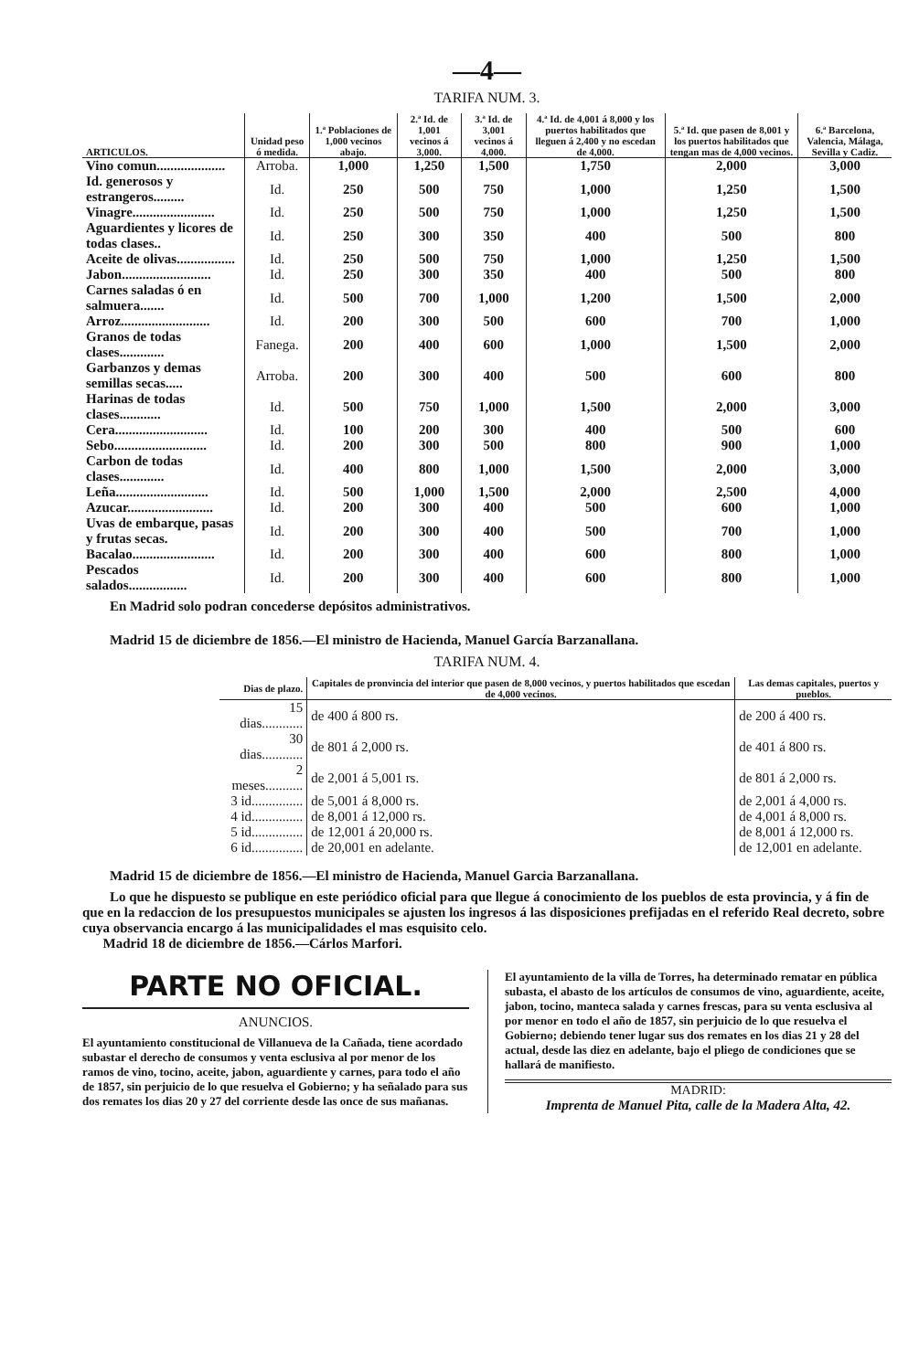—4—
TARIFA NUM. 3.
| ARTICULOS. | Unidad peso ó medida. | 1.ª Poblaciones de 1,000 vecinos abajo. | 2.ª Id. de 1,001 vecinos á 3,000. | 3.ª Id. de 3,001 vecinos á 4,000. | 4.ª Id. de 4,001 á 8,000 y los puertos habilitados que lleguen á 2,400 y no escedan de 4,000. | 5.ª Id. que pasen de 8,001 y los puertos habilitados que tengan mas de 4,000 vecinos. | 6.ª Barcelona, Valencia, Málaga, Sevilla y Cadiz. |
| --- | --- | --- | --- | --- | --- | --- | --- |
| Vino comun.................... | Arroba. | 1,000 | 1,250 | 1,500 | 1,750 | 2,000 | 3,000 |
| Id. generosos y estrangeros......... | Id. | 250 | 500 | 750 | 1,000 | 1,250 | 1,500 |
| Vinagre........................ | Id. | 250 | 500 | 750 | 1,000 | 1,250 | 1,500 |
| Aguardientes y licores de todas clases.. | Id. | 250 | 300 | 350 | 400 | 500 | 800 |
| Aceite de olivas................. | Id. | 250 | 500 | 750 | 1,000 | 1,250 | 1,500 |
| Jabon.......................... | Id. | 250 | 300 | 350 | 400 | 500 | 800 |
| Carnes saladas ó en salmuera....... | Id. | 500 | 700 | 1,000 | 1,200 | 1,500 | 2,000 |
| Arroz.......................... | Id. | 200 | 300 | 500 | 600 | 700 | 1,000 |
| Granos de todas clases............. | Fanega. | 200 | 400 | 600 | 1,000 | 1,500 | 2,000 |
| Garbanzos y demas semillas secas..... | Arroba. | 200 | 300 | 400 | 500 | 600 | 800 |
| Harinas de todas clases............ | Id. | 500 | 750 | 1,000 | 1,500 | 2,000 | 3,000 |
| Cera........................... | Id. | 100 | 200 | 300 | 400 | 500 | 600 |
| Sebo........................... | Id. | 200 | 300 | 500 | 800 | 900 | 1,000 |
| Carbon de todas clases............. | Id. | 400 | 800 | 1,000 | 1,500 | 2,000 | 3,000 |
| Leña........................... | Id. | 500 | 1,000 | 1,500 | 2,000 | 2,500 | 4,000 |
| Azucar......................... | Id. | 200 | 300 | 400 | 500 | 600 | 1,000 |
| Uvas de embarque, pasas y frutas secas. | Id. | 200 | 300 | 400 | 500 | 700 | 1,000 |
| Bacalao........................ | Id. | 200 | 300 | 400 | 600 | 800 | 1,000 |
| Pescados salados................. | Id. | 200 | 300 | 400 | 600 | 800 | 1,000 |
En Madrid solo podran concederse depósitos administrativos.
Madrid 15 de diciembre de 1856.—El ministro de Hacienda, Manuel García Barzanallana.
TARIFA NUM. 4.
| Dias de plazo. | Capitales de pronvincia del interior que pasen de 8,000 vecinos, y puertos habilitados que escedan de 4,000 vecinos. | Las demas capitales, puertos y pueblos. |
| --- | --- | --- |
| 15 dias............ | de 400 á 800 rs. | de 200 á 400 rs. |
| 30 dias............ | de 801 á 2,000 rs. | de 401 á 800 rs. |
| 2 meses........... | de 2,001 á 5,001 rs. | de 801 á 2,000 rs. |
| 3 id............... | de 5,001 á 8,000 rs. | de 2,001 á 4,000 rs. |
| 4 id............... | de 8,001 á 12,000 rs. | de 4,001 á 8,000 rs. |
| 5 id............... | de 12,001 á 20,000 rs. | de 8,001 á 12,000 rs. |
| 6 id............... | de 20,001 en adelante. | de 12,001 en adelante. |
Madrid 15 de diciembre de 1856.—El ministro de Hacienda, Manuel Garcia Barzanallana.
Lo que he dispuesto se publique en este periódico oficial para que llegue á conocimiento de los pueblos de esta provincia, y á fin de que en la redaccion de los presupuestos municipales se ajusten los ingresos á las disposiciones prefijadas en el referido Real decreto, sobre cuya observancia encargo á las municipalidades el mas esquisito celo.
Madrid 18 de diciembre de 1856.—Cárlos Marfori.
PARTE NO OFICIAL.
ANUNCIOS.
El ayuntamiento constitucional de Villanueva de la Cañada, tiene acordado subastar el derecho de consumos y venta esclusiva al por menor de los ramos de vino, tocino, aceite, jabon, aguardiente y carnes, para todo el año de 1857, sin perjuicio de lo que resuelva el Gobierno; y ha señalado para sus dos remates los dias 20 y 27 del corriente desde las once de sus mañanas.
El ayuntamiento de la villa de Torres, ha determinado rematar en pública subasta, el abasto de los artículos de consumos de vino, aguardiente, aceite, jabon, tocino, manteca salada y carnes frescas, para su venta esclusiva al por menor en todo el año de 1857, sin perjuicio de lo que resuelva el Gobierno; debiendo tener lugar sus dos remates en los dias 21 y 28 del actual, desde las diez en adelante, bajo el pliego de condiciones que se hallará de manifiesto.
MADRID:
Imprenta de Manuel Pita, calle de la Madera Alta, 42.